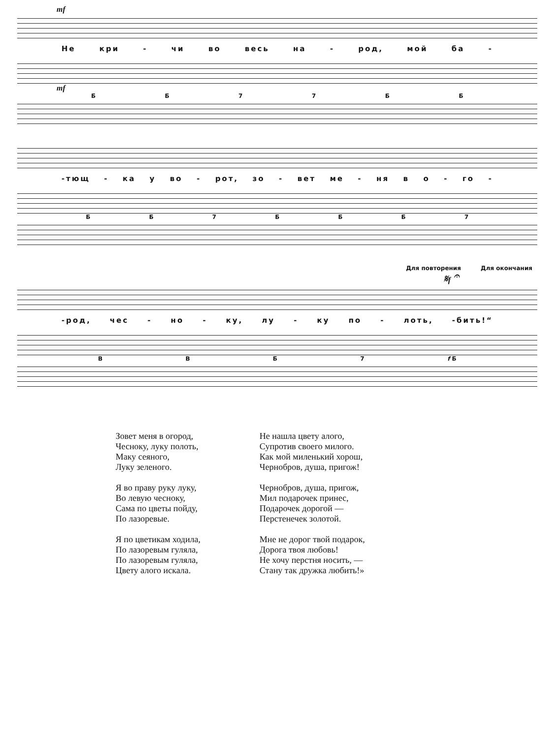mf
Не кри - чи во весь на - род, мой ба -
mf
ББ 77 ББ
-тющ - ка у во - рот, зо - вет ме - ня в о - го -
ББ 7 БББ 7
Для повторения Для окончания
𝄋f 𝄐
-род, чес - но - ку, лу - ку по - лоть, -бить!“
ВВБ 7 f Б
Зовет меня в огород,
Чесноку, луку полоть,
Маку сеяного,
Луку зеленого.
Я во праву руку луку,
Во левую чесноку,
Сама по цветы пойду,
По лазоревые.
Я по цветикам ходила,
По лазоревым гуляла,
По лазоревым гуляла,
Цвету алого искала.
Не нашла цвету алого,
Супротив своего милого.
Как мой миленький хорош,
Чернобров, душа, пригож!
Чернобров, душа, пригож,
Мил подарочек принес,
Подарочек дорогой —
Перстенечек золотой.
Мне не дорог твой подарок,
Дорога твоя любовь!
Не хочу перстня носить, —
Стану так дружка любить!»